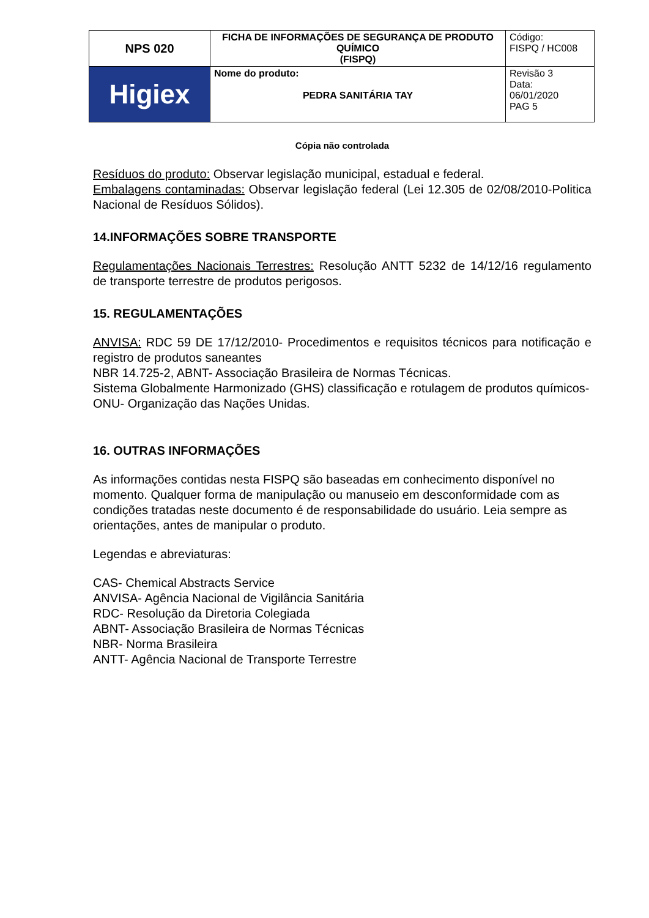| NPS 020 | FICHA DE INFORMAÇÕES DE SEGURANÇA DE PRODUTO QUÍMICO (FISPQ) | Código: FISPQ / HC008 |
| Higiex | Nome do produto: PEDRA SANITÁRIA TAY | Revisão 3 Data: 06/01/2020 PAG 5 |
Cópia não controlada
Resíduos do produto: Observar legislação municipal, estadual e federal.
Embalagens contaminadas: Observar legislação federal (Lei 12.305 de 02/08/2010-Politica Nacional de Resíduos Sólidos).
14.INFORMAÇÕES SOBRE TRANSPORTE
Regulamentações Nacionais Terrestres: Resolução ANTT 5232 de 14/12/16 regulamento de transporte terrestre de produtos perigosos.
15. REGULAMENTAÇÕES
ANVISA: RDC 59 DE 17/12/2010- Procedimentos e requisitos técnicos para notificação e registro de produtos saneantes
NBR 14.725-2, ABNT- Associação Brasileira de Normas Técnicas.
Sistema Globalmente Harmonizado (GHS) classificação e rotulagem de produtos químicos- ONU- Organização das Nações Unidas.
16. OUTRAS INFORMAÇÕES
As informações contidas nesta FISPQ são baseadas em conhecimento disponível no momento. Qualquer forma de manipulação ou manuseio em desconformidade com as condições tratadas neste documento é de responsabilidade do usuário. Leia sempre as orientações, antes de manipular o produto.
Legendas e abreviaturas:
CAS- Chemical Abstracts Service
ANVISA- Agência Nacional de Vigilância Sanitária
RDC- Resolução da Diretoria Colegiada
ABNT- Associação Brasileira de Normas Técnicas
NBR- Norma Brasileira
ANTT- Agência Nacional de Transporte Terrestre